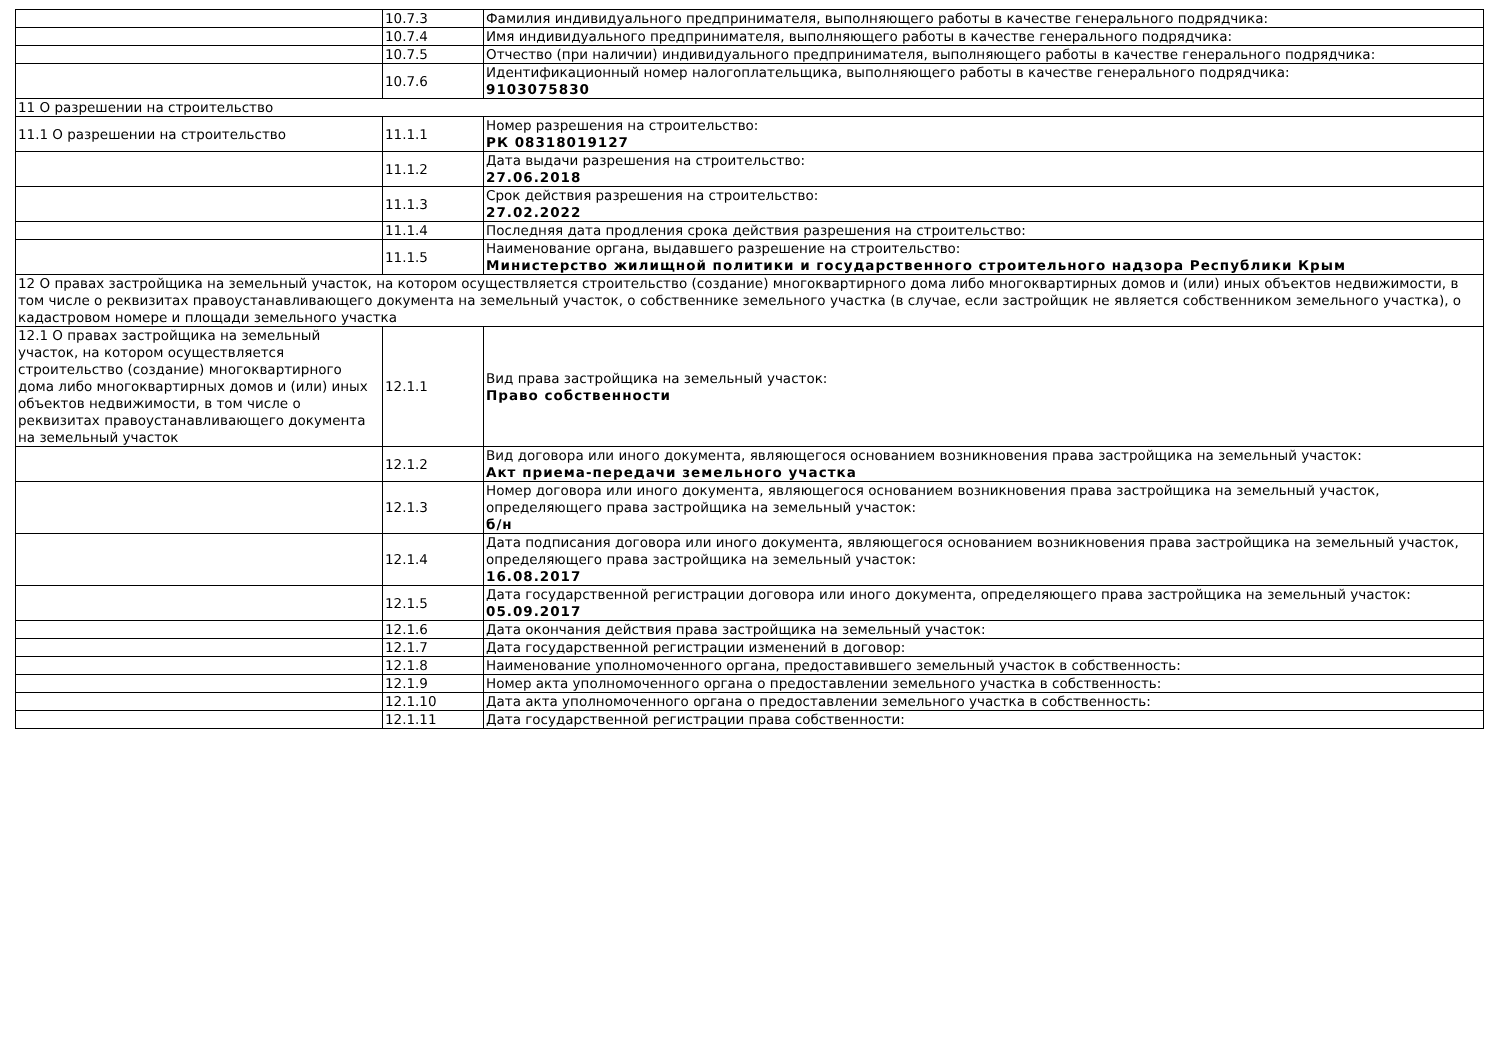| | 10.7.3 | Фамилия индивидуального предпринимателя, выполняющего работы в качестве генерального подрядчика: |
| | 10.7.4 | Имя индивидуального предпринимателя, выполняющего работы в качестве генерального подрядчика: |
| | 10.7.5 | Отчество (при наличии) индивидуального предпринимателя, выполняющего работы в качестве генерального подрядчика: |
| | 10.7.6 | Идентификационный номер налогоплательщика, выполняющего работы в качестве генерального подрядчика: 9103075830 |
| 11 О разрешении на строительство | | |
| 11.1 О разрешении на строительство | 11.1.1 | Номер разрешения на строительство: РК 08318019127 |
| | 11.1.2 | Дата выдачи разрешения на строительство: 27.06.2018 |
| | 11.1.3 | Срок действия разрешения на строительство: 27.02.2022 |
| | 11.1.4 | Последняя дата продления срока действия разрешения на строительство: |
| | 11.1.5 | Наименование органа, выдавшего разрешение на строительство: Министерство жилищной политики и государственного строительного надзора Республики Крым |
| 12 О правах застройщика на земельный участок, на котором осуществляется строительство (создание) многоквартирного дома либо многоквартирных домов и (или) иных объектов недвижимости, в том числе о реквизитах правоустанавливающего документа на земельный участок, о собственнике земельного участка (в случае, если застройщик не является собственником земельного участка), о кадастровом номере и площади земельного участка | | |
| 12.1 О правах застройщика на земельный участок, на котором осуществляется строительство (создание) многоквартирного дома либо многоквартирных домов и (или) иных объектов недвижимости, в том числе о реквизитах правоустанавливающего документа на земельный участок | 12.1.1 | Вид права застройщика на земельный участок: Право собственности |
| | 12.1.2 | Вид договора или иного документа, являющегося основанием возникновения права застройщика на земельный участок: Акт приема-передачи земельного участка |
| | 12.1.3 | Номер договора или иного документа, являющегося основанием возникновения права застройщика на земельный участок, определяющего права застройщика на земельный участок: б/н |
| | 12.1.4 | Дата подписания договора или иного документа, являющегося основанием возникновения права застройщика на земельный участок, определяющего права застройщика на земельный участок: 16.08.2017 |
| | 12.1.5 | Дата государственной регистрации договора или иного документа, определяющего права застройщика на земельный участок: 05.09.2017 |
| | 12.1.6 | Дата окончания действия права застройщика на земельный участок: |
| | 12.1.7 | Дата государственной регистрации изменений в договор: |
| | 12.1.8 | Наименование уполномоченного органа, предоставившего земельный участок в собственность: |
| | 12.1.9 | Номер акта уполномоченного органа о предоставлении земельного участка в собственность: |
| | 12.1.10 | Дата акта уполномоченного органа о предоставлении земельного участка в собственность: |
| | 12.1.11 | Дата государственной регистрации права собственности: |